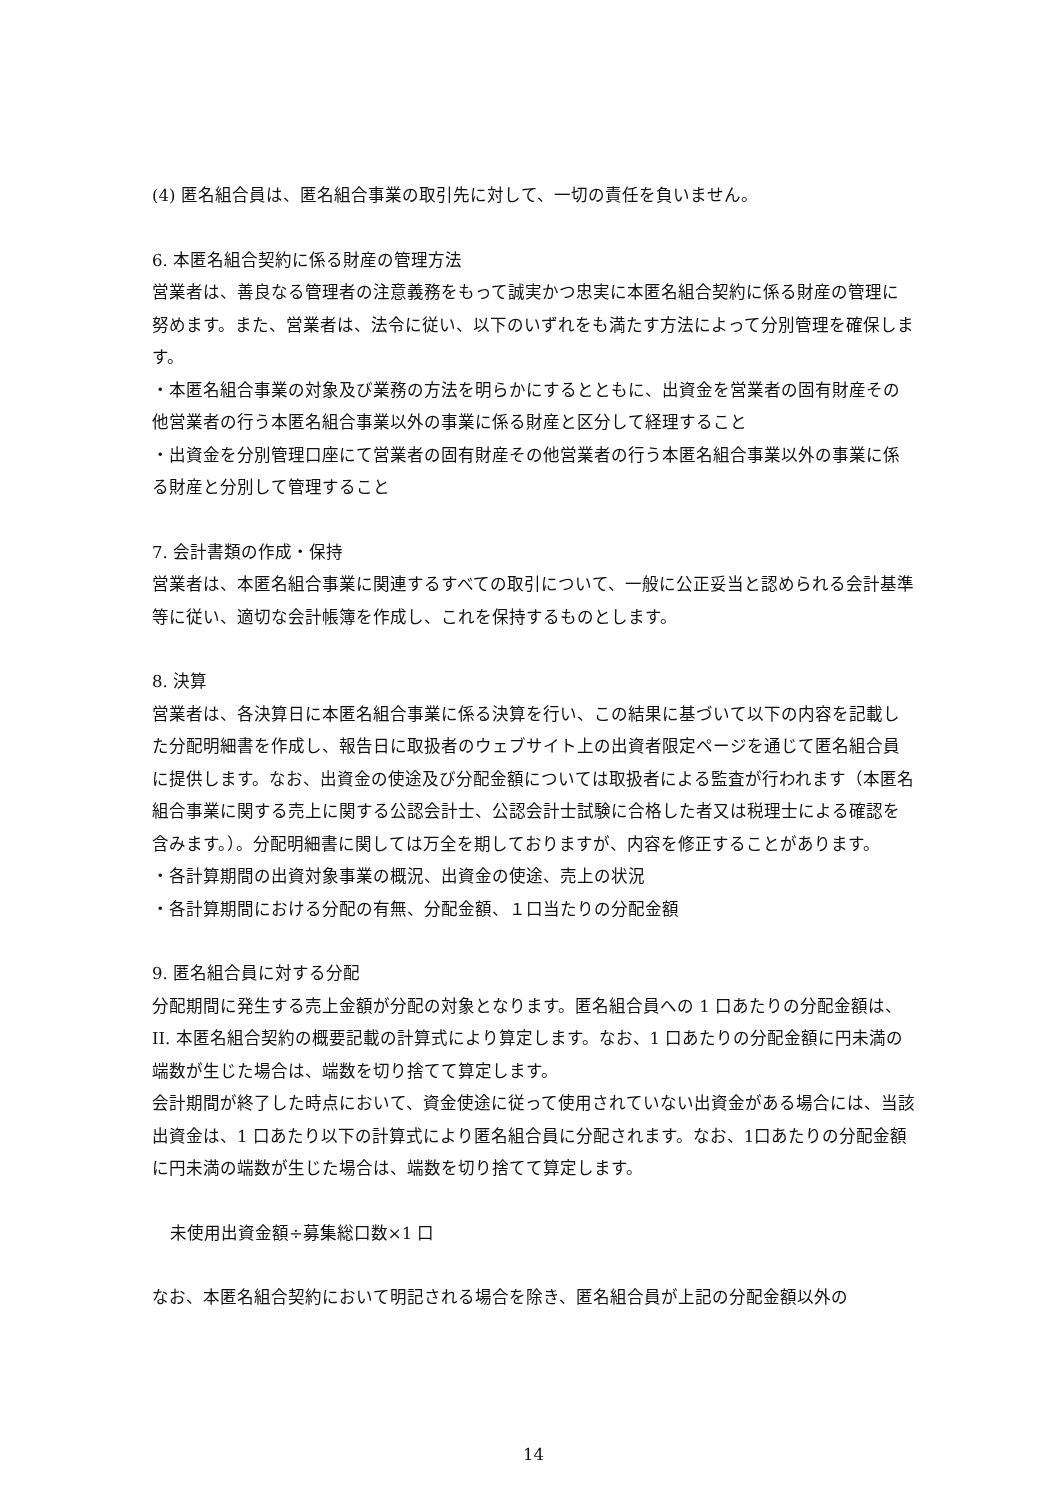(4) 匿名組合員は、匿名組合事業の取引先に対して、一切の責任を負いません。
6. 本匿名組合契約に係る財産の管理方法
営業者は、善良なる管理者の注意義務をもって誠実かつ忠実に本匿名組合契約に係る財産の管理に努めます。また、営業者は、法令に従い、以下のいずれをも満たす方法によって分別管理を確保します。
・本匿名組合事業の対象及び業務の方法を明らかにするとともに、出資金を営業者の固有財産その他営業者の行う本匿名組合事業以外の事業に係る財産と区分して経理すること
・出資金を分別管理口座にて営業者の固有財産その他営業者の行う本匿名組合事業以外の事業に係る財産と分別して管理すること
7. 会計書類の作成・保持
営業者は、本匿名組合事業に関連するすべての取引について、一般に公正妥当と認められる会計基準等に従い、適切な会計帳簿を作成し、これを保持するものとします。
8. 決算
営業者は、各決算日に本匿名組合事業に係る決算を行い、この結果に基づいて以下の内容を記載した分配明細書を作成し、報告日に取扱者のウェブサイト上の出資者限定ページを通じて匿名組合員に提供します。なお、出資金の使途及び分配金額については取扱者による監査が行われます（本匿名組合事業に関する売上に関する公認会計士、公認会計士試験に合格した者又は税理士による確認を含みます。）。分配明細書に関しては万全を期しておりますが、内容を修正することがあります。
・各計算期間の出資対象事業の概況、出資金の使途、売上の状況
・各計算期間における分配の有無、分配金額、１口当たりの分配金額
9. 匿名組合員に対する分配
分配期間に発生する売上金額が分配の対象となります。匿名組合員への 1 口あたりの分配金額は、II. 本匿名組合契約の概要記載の計算式により算定します。なお、1 口あたりの分配金額に円未満の端数が生じた場合は、端数を切り捨てて算定します。
会計期間が終了した時点において、資金使途に従って使用されていない出資金がある場合には、当該出資金は、1 口あたり以下の計算式により匿名組合員に分配されます。なお、1口あたりの分配金額に円未満の端数が生じた場合は、端数を切り捨てて算定します。
未使用出資金額÷募集総口数×1 口
なお、本匿名組合契約において明記される場合を除き、匿名組合員が上記の分配金額以外の
14